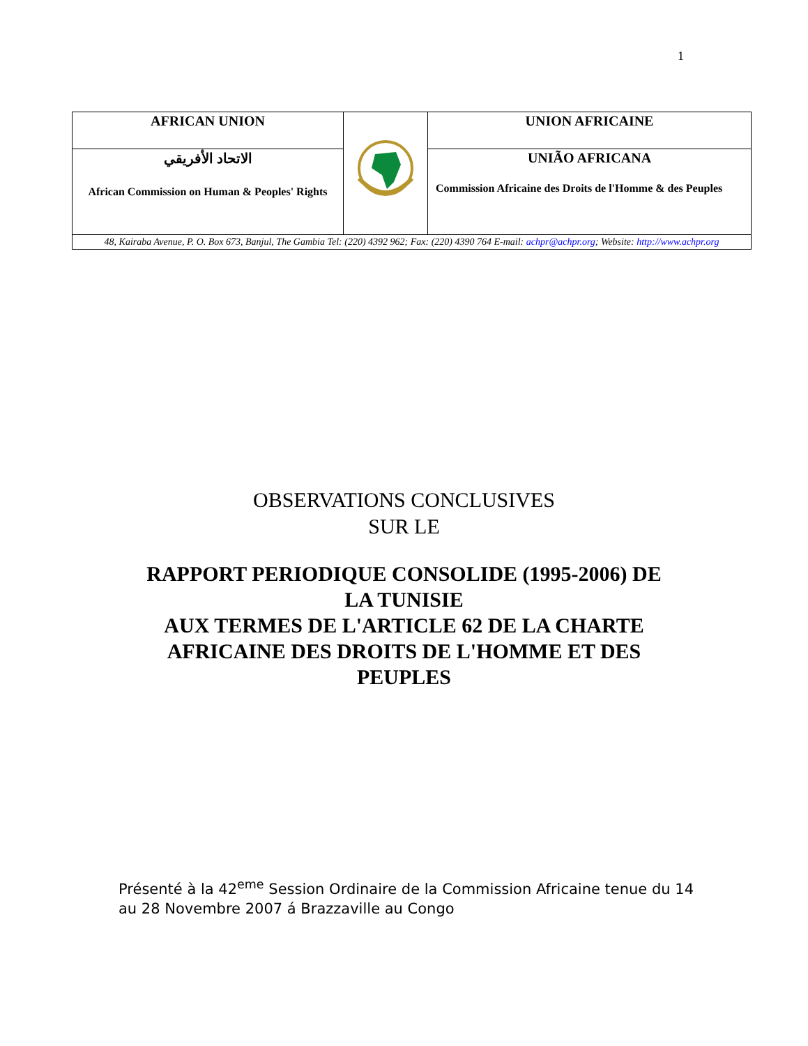1
| AFRICAN UNION | | UNION AFRICAINE |
| الاتحاد الأفريقي African Commission on Human & Peoples' Rights | | UNIÃO AFRICANA Commission Africaine des Droits de l'Homme & des Peuples |
| 48, Kairaba Avenue, P. O. Box 673, Banjul, The Gambia Tel: (220) 4392 962; Fax: (220) 4390 764 E-mail: achpr@achpr.org ; Website: http://www.achpr.org | | |
OBSERVATIONS CONCLUSIVES
SUR LE
RAPPORT PERIODIQUE CONSOLIDE (1995-2006) DE
LA TUNISIE
AUX TERMES DE L'ARTICLE 62 DE LA CHARTE
AFRICAINE DES DROITS DE L'HOMME ET DES
PEUPLES
Présenté à la 42<sup>eme</sup> Session Ordinaire de la Commission Africaine tenue du 14 au 28 Novembre 2007 á Brazzaville au Congo